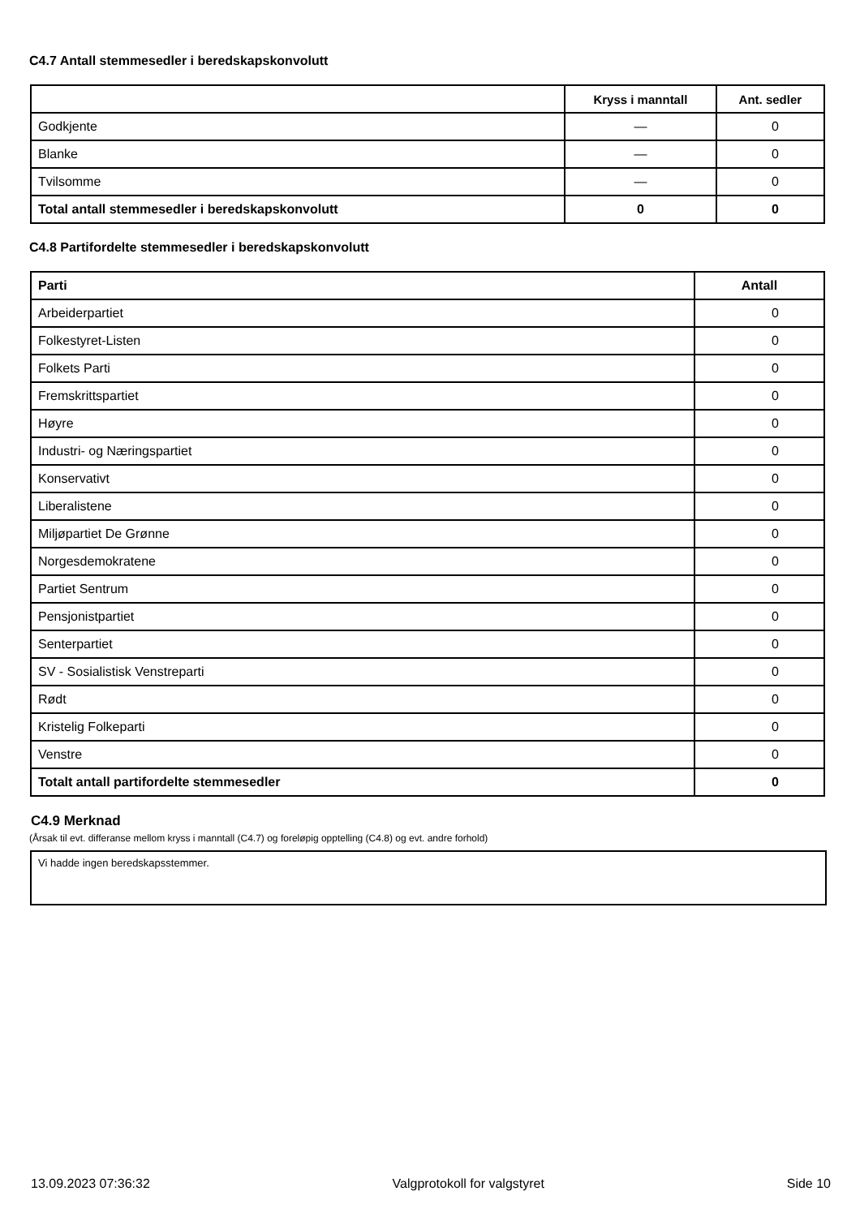C4.7 Antall stemmesedler i beredskapskonvolutt
| | Kryss i manntall | Ant. sedler |
| --- | --- | --- |
| Godkjente | — | 0 |
| Blanke | — | 0 |
| Tvilsomme | — | 0 |
| Total antall stemmesedler i beredskapskonvolutt | 0 | 0 |
C4.8 Partifordelte stemmesedler i beredskapskonvolutt
| Parti | Antall |
| --- | --- |
| Arbeiderpartiet | 0 |
| Folkestyret-Listen | 0 |
| Folkets Parti | 0 |
| Fremskrittspartiet | 0 |
| Høyre | 0 |
| Industri- og Næringspartiet | 0 |
| Konservativt | 0 |
| Liberalistene | 0 |
| Miljøpartiet De Grønne | 0 |
| Norgesdemokratene | 0 |
| Partiet Sentrum | 0 |
| Pensjonistpartiet | 0 |
| Senterpartiet | 0 |
| SV - Sosialistisk Venstreparti | 0 |
| Rødt | 0 |
| Kristelig Folkeparti | 0 |
| Venstre | 0 |
| Totalt antall partifordelte stemmesedler | 0 |
C4.9 Merknad
(Årsak til evt. differanse mellom kryss i manntall (C4.7) og foreløpig opptelling (C4.8) og evt. andre forhold)
Vi hadde ingen beredskapsstemmer.
13.09.2023 07:36:32 Valgprotokoll for valgstyret Side 10